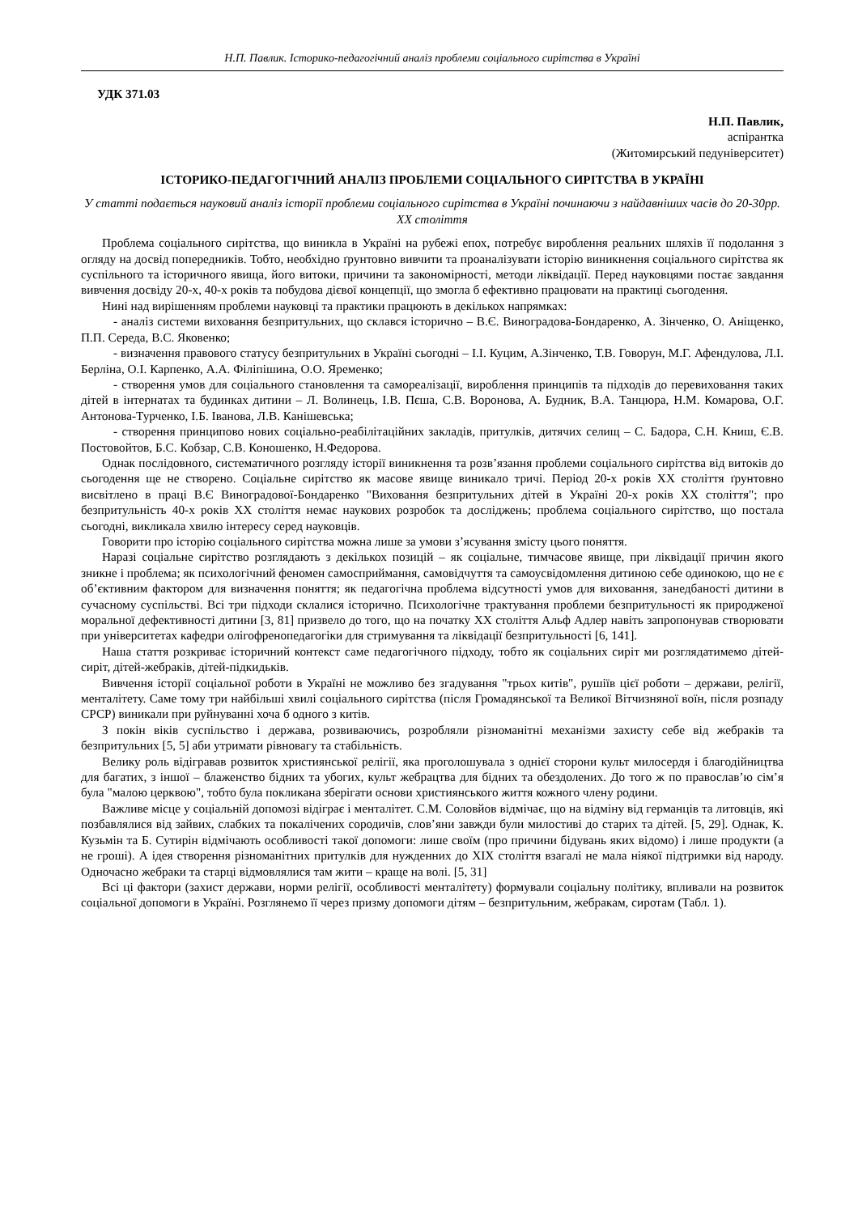Н.П. Павлик. Історико-педагогічний аналіз проблеми соціального сирітства в Україні
УДК 371.03
Н.П. Павлик,
аспірантка
(Житомирський педуніверситет)
ІСТОРИКО-ПЕДАГОГІЧНИЙ АНАЛІЗ ПРОБЛЕМИ СОЦІАЛЬНОГО СИРІТСТВА В УКРАЇНІ
У статті подається науковий аналіз історії проблеми соціального сирітства в Україні починаючи з найдавніших часів до 20-30рр. XX століття
Проблема соціального сирітства, що виникла в Україні на рубежі епох, потребує вироблення реальних шляхів її подолання з огляду на досвід попередників. Тобто, необхідно ґрунтовно вивчити та проаналізувати історію виникнення соціального сирітства як суспільного та історичного явища, його витоки, причини та закономірності, методи ліквідації. Перед науковцями постає завдання вивчення досвіду 20-х, 40-х років та побудова дієвої концепції, що змогла б ефективно працювати на практиці сьогодення.
Нині над вирішенням проблеми науковці та практики працюють в декількох напрямках:
- аналіз системи виховання безпритульних, що склався історично – В.Є. Виноградова-Бондаренко, А. Зінченко, О. Аніщенко, П.П. Середа, В.С. Яковенко;
- визначення правового статусу безпритульних в Україні сьогодні – І.І. Куцим, А.Зінченко, Т.В. Говорун, М.Г. Афендулова, Л.І. Берліна, О.І. Карпенко, А.А. Філіпішина, О.О. Яременко;
- створення умов для соціального становлення та самореалізації, вироблення принципів та підходів до перевиховання таких дітей в інтернатах та будинках дитини – Л. Волинець, І.В. Пєша, С.В. Воронова, А. Будник, В.А. Танцюра, Н.М. Комарова, О.Г. Антонова-Турченко, І.Б. Іванова, Л.В. Канішевська;
- створення принципово нових соціально-реабілітаційних закладів, притулків, дитячих селищ – С. Бадора, С.Н. Книш, Є.В. Постовойтов, Б.С. Кобзар, С.В. Коношенко, Н.Федорова.
Однак послідовного, систематичного розгляду історії виникнення та розв’язання проблеми соціального сирітства від витоків до сьогодення ще не створено. Соціальне сирітство як масове явище виникало тричі. Період 20-х років XX століття ґрунтовно висвітлено в праці В.Є Виноградової-Бондаренко "Виховання безпритульних дітей в Україні 20-х років XX століття"; про безпритульність 40-х років XX століття немає наукових розробок та досліджень; проблема соціального сирітство, що постала сьогодні, викликала хвилю інтересу серед науковців.
Говорити про історію соціального сирітства можна лише за умови з’ясування змісту цього поняття.
Наразі соціальне сирітство розглядають з декількох позицій – як соціальне, тимчасове явище, при ліквідації причин якого зникне і проблема; як психологічний феномен самосприймання, самовідчуття та самоусвідомлення дитиною себе одинокою, що не є об’єктивним фактором для визначення поняття; як педагогічна проблема відсутності умов для виховання, занедбаності дитини в сучасному суспільстві. Всі три підходи склалися історично. Психологічне трактування проблеми безпритульності як природженої моральної дефективності дитини [3, 81] призвело до того, що на початку XX століття Альф Адлер навіть запропонував створювати при університетах кафедри олігофренопедагогіки для стримування та ліквідації безпритульності [6, 141].
Наша стаття розкриває історичний контекст саме педагогічного підходу, тобто як соціальних сиріт ми розглядатимемо дітей-сиріт, дітей-жебраків, дітей-підкидьків.
Вивчення історії соціальної роботи в Україні не можливо без згадування "трьох китів", рушіїв цієї роботи – держави, релігії, менталітету. Саме тому три найбільші хвилі соціального сирітства (після Громадянської та Великої Вітчизняної воїн, після розпаду СРСР) виникали при руйнуванні хоча б одного з китів.
З покін віків суспільство і держава, розвиваючись, розробляли різноманітні механізми захисту себе від жебраків та безпритульних [5, 5] аби утримати рівновагу та стабільність.
Велику роль відігравав розвиток християнської релігії, яка проголошувала з однієї сторони культ милосердя і благодійництва для багатих, з іншої – блаженство бідних та убогих, культ жебрацтва для бідних та обездолених. До того ж по православ’ю сім’я була "малою церквою", тобто була покликана зберігати основи християнського життя кожного члену родини.
Важливе місце у соціальній допомозі відіграє і менталітет. С.М. Соловйов відмічає, що на відміну від германців та литовців, які позбавлялися від зайвих, слабких та покалічених сородичів, слов’яни завжди були милостиві до старих та дітей. [5, 29]. Однак, К. Кузьмін та Б. Сутирін відмічають особливості такої допомоги: лише своїм (про причини бідувань яких відомо) і лише продукти (а не гроші). А ідея створення різноманітних притулків для нужденних до XIX століття взагалі не мала ніякої підтримки від народу. Одночасно жебраки та старці відмовлялися там жити – краще на волі. [5, 31]
Всі ці фактори (захист держави, норми релігії, особливості менталітету) формували соціальну політику, впливали на розвиток соціальної допомоги в Україні. Розглянемо її через призму допомоги дітям – безпритульним, жебракам, сиротам (Табл. 1).